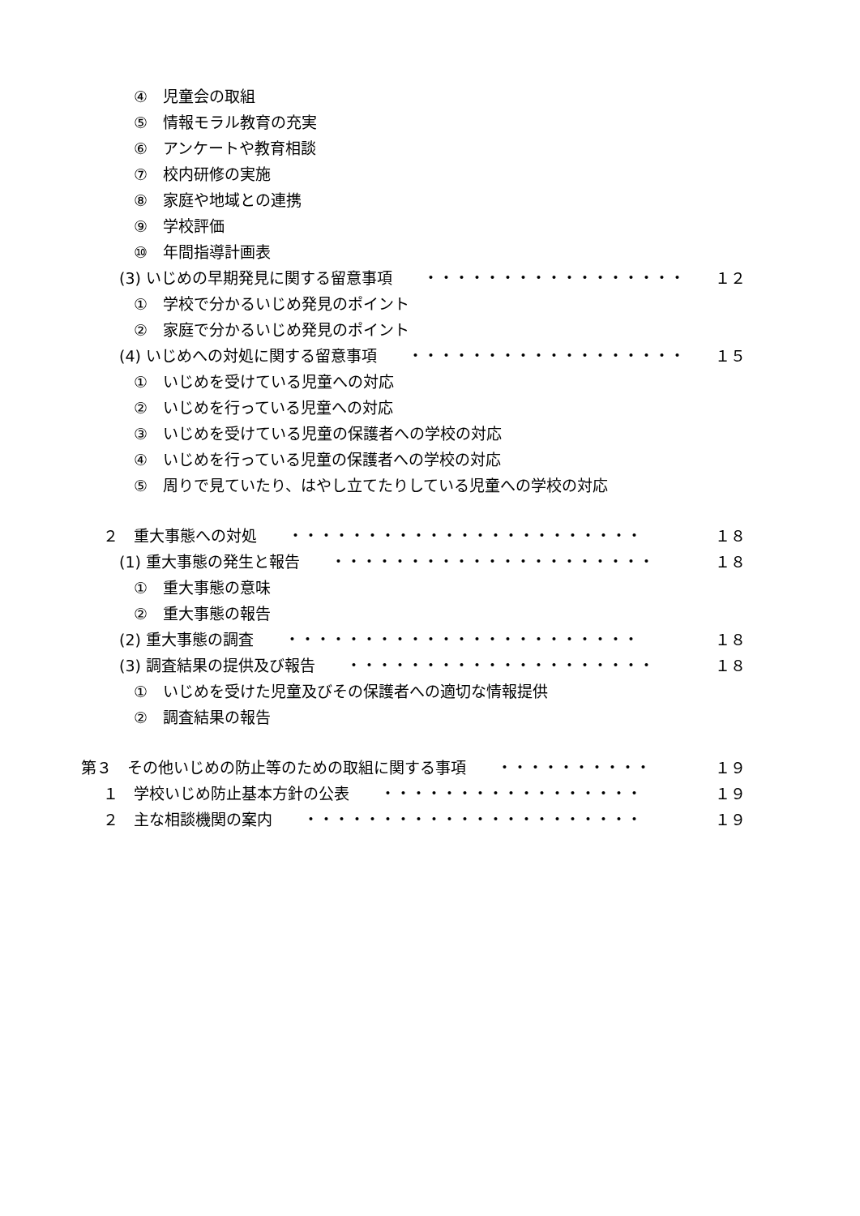④　児童会の取組
⑤　情報モラル教育の充実
⑥　アンケートや教育相談
⑦　校内研修の実施
⑧　家庭や地域との連携
⑨　学校評価
⑩　年間指導計画表
(3) いじめの早期発見に関する留意事項　　・・・・・・・・・・・・・・・・・ １２
①　学校で分かるいじめ発見のポイント
②　家庭で分かるいじめ発見のポイント
(4) いじめへの対処に関する留意事項　　・・・・・・・・・・・・・・・・・・ １５
①　いじめを受けている児童への対応
②　いじめを行っている児童への対応
③　いじめを受けている児童の保護者への学校の対応
④　いじめを行っている児童の保護者への学校の対応
⑤　周りで見ていたり、はやし立てたりしている児童への学校の対応
２　重大事態への対処　　・・・・・・・・・・・・・・・・・・・・・・・ １８
(1) 重大事態の発生と報告　　・・・・・・・・・・・・・・・・・・・・・ １８
①　重大事態の意味
②　重大事態の報告
(2) 重大事態の調査　　・・・・・・・・・・・・・・・・・・・・・・・ １８
(3) 調査結果の提供及び報告　　・・・・・・・・・・・・・・・・・・・・ １８
①　いじめを受けた児童及びその保護者への適切な情報提供
②　調査結果の報告
第３　その他いじめの防止等のための取組に関する事項　　・・・・・・・・・・ １９
１　学校いじめ防止基本方針の公表　　・・・・・・・・・・・・・・・・・ １９
２　主な相談機関の案内　　・・・・・・・・・・・・・・・・・・・・・・ １９